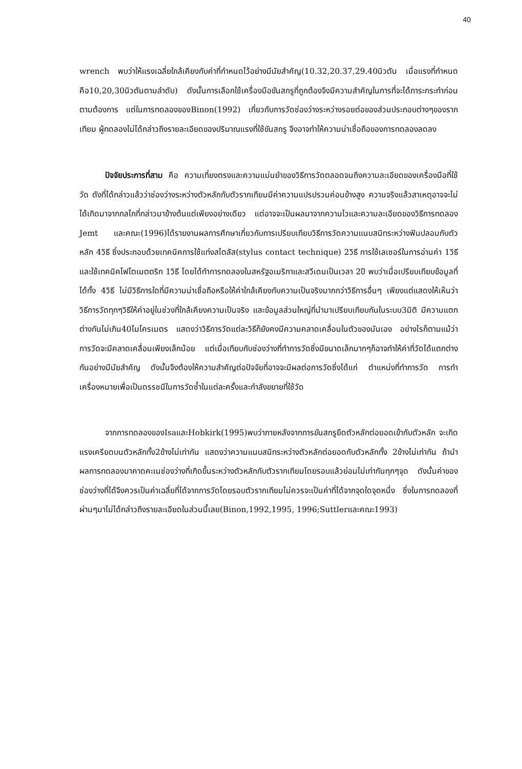40
wrench พบว่าให้แรงเฉลี่ยใกล้เคียงกับค่าที่กำหนดไว้อย่างมีนัยสำคัญ(10.32,20.37,29.40นิวตัน เมื่อแรงที่กำหนดคือ10,20,30นิวตันตามลำดับ) ดังนั้นการเลือกใช้เครื่องมือขันสกรูที่ถูกต้องจึงมีความสำคัญในการที่จะได้ภาระกระทำก่อนตามต้องการ แต่ในการทดลองของBinon(1992) เกี่ยวกับการวัดช่องว่างระหว่างรอยต่อของส่วนประกอบต่างๆของรากเทียม ผู้ทดลองไม่ได้กล่าวถึงรายละเอียดของปริมาณแรงที่ใช้ขันสกรู จึงอาจทำให้ความน่าเชื่อถือของการทดลองลดลง
ปัจจัยประการที่สาม คือ ความเที่ยงตรงและความแม่นยำของวิธีการวัดตลอดจนถึงความละเอียดของเครื่องมือที่ใช้วัด ดังที่ได้กล่าวแล้วว่าช่องว่างระหว่างตัวหลักกับตัวรากเทียมมีค่าความแปรปรวนค่อนข้างสูง ความจริงแล้วสาเหตุอาจจะไม่ได้เกิดมาจากกลไกที่กล่าวมาข้างต้นแต่เพียงอย่างเดียว แต่อาจจะเป็นผลมาจากความไวและความละเอียดของวิธีการทดลอง Jemt และคณะ(1996)ได้รายงานผลการศึกษาเกี่ยวกับการเปรียบเทียบวิธีการวัดความแนบสนิทระหว่างฟันปลอมกับตัวหลัก 4วิธี ซึ่งประกอบด้วยเทคนิคการใช้แท่งสไตลัส(stylus contact technique) 2วิธี การใช้เลเซอร์ในการอ่านค่า 1วิธี และใช้เทคนิคโฟโตเมตตริก 1วิธี โดยได้ทำการทดลองในสหรัฐอเมริกาและสวีเดนเป็นเวลา 2ปี พบว่าเมื่อเปรียบเทียบข้อมูลที่ได้ทั้ง 4วิธี ไม่มีวิธีการใดที่มีความน่าเชื่อถือหรือให้ค่าใกล้เคียงกับความเป็นจริงมากกว่าวิธีการอื่นๆ เพียงแต่แสดงให้เห็นว่าวิธีการวัดทุกๆวิธีให้ค่าอยู่ในช่วงที่ใกล้เคียงความเป็นจริง และข้อมูลส่วนใหญ่ที่นำมาเปรียบเทียบกันในระบบ3มิติ มีความแตกต่างกันไม่เกิน40ไมโครเมตร แสดงว่าวิธีการวัดแต่ละวิธีก็ยังคงมีความคลาดเคลื่อนในตัวของมันเอง อย่างไรก็ตามแม้ว่าการวัดจะมีคลาดเคลื่อนเพียงเล็กน้อย แต่เมื่อเทียบกับช่องว่างที่ทำการวัดซึ่งมีขนาดเล็กมากๆก็อาจทำให้ค่าที่วัดได้แตกต่างกันอย่างมีนัยสำคัญ ดังนั้นจึงต้องให้ความสำคัญต่อปัจจัยที่อาจจะมีผลต่อการวัดซึ่งได้แก่ ตำแหน่งที่ทำการวัด การทำเครื่องหมายเพื่อเป็นดรรชนีในการวัดซ้ำในแต่ละครั้งและกำลังขยายที่ใช้วัด
จากการทดลองของIsaและHobkirk(1995)พบว่าภายหลังจากการขันสกรูยึดตัวหลักต่อยอดเข้ากับตัวหลัก จะเกิดแรงเครียดบนตัวหลักทั้ง2ข้างไม่เท่ากัน แสดงว่าความแนบสนิทระหว่างตัวหลักต่อยอดกับตัวหลักทั้ง 2ข้างไม่เท่ากัน ถ้านำผลการทดลองมาคาดคะเนช่องว่างที่เกิดขึ้นระหว่างตัวหลักกับตัวรากเทียมโดยรอบแล้วย่อมไม่เท่ากันทุกๆจุด ดังนั้นค่าของช่องว่างที่ได้จึงควรเป็นค่าเฉลี่ยที่ได้จากการวัดโดยรอบตัวรากเทียมไม่ควรจะเป็นค่าที่ได้จากจุดใดจุดหนึ่ง ซึ่งในการทดลองที่ผ่านๆมาไม่ได้กล่าวถึงรายละเอียดในส่วนนี้เลย(Binon,1992,1995, 1996;Suttlerและคณะ1993)